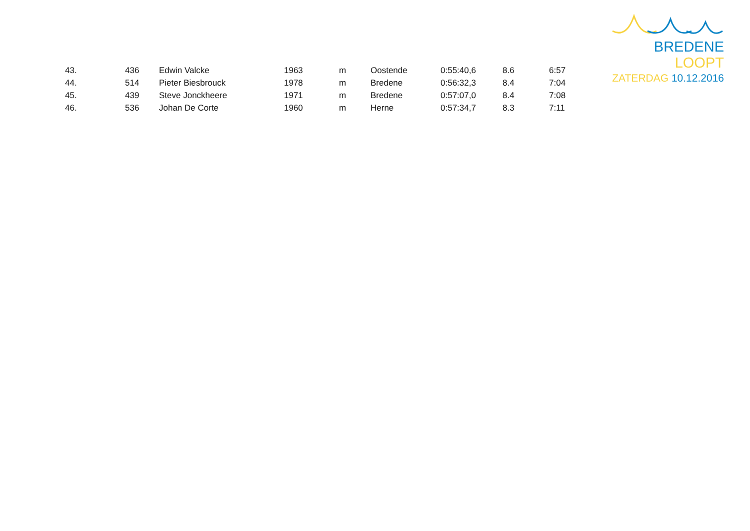BREDENE LOOPT
ZATERDAG 10.12.2016
| 43. | 436 | Edwin Valcke | 1963 | m | Oostende | 0:55:40,6 | 8.6 | 6:57 |
| 44. | 514 | Pieter Biesbrouck | 1978 | m | Bredene | 0:56:32,3 | 8.4 | 7:04 |
| 45. | 439 | Steve Jonckheere | 1971 | m | Bredene | 0:57:07,0 | 8.4 | 7:08 |
| 46. | 536 | Johan De Corte | 1960 | m | Herne | 0:57:34,7 | 8.3 | 7:11 |